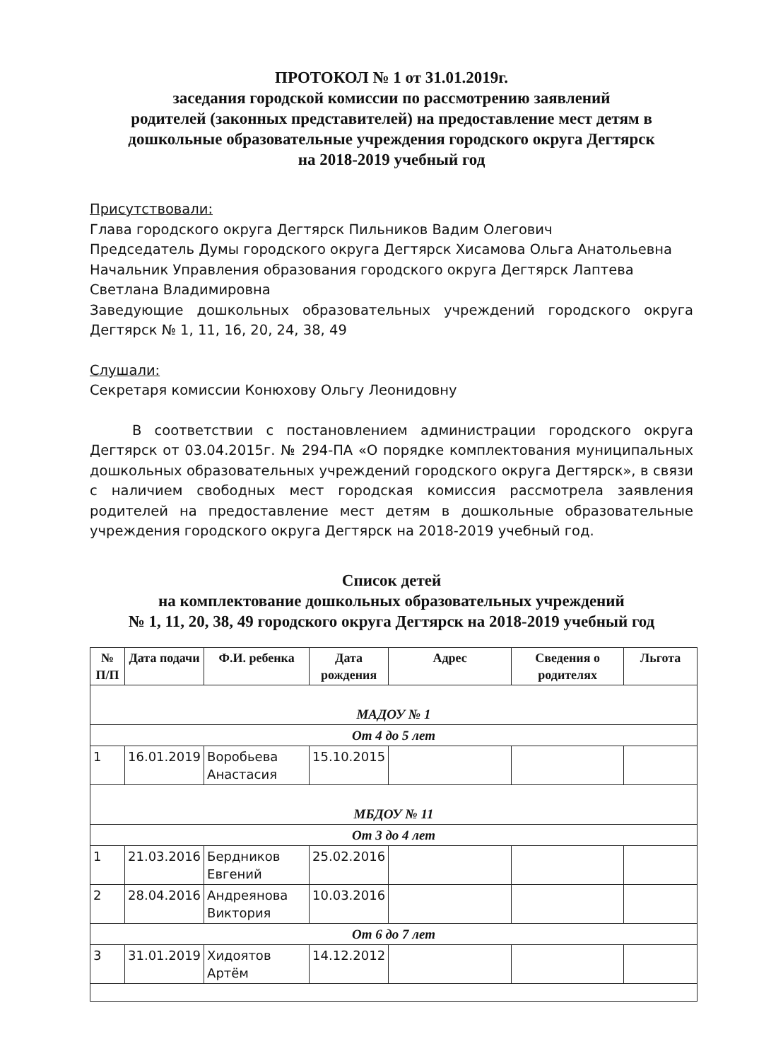ПРОТОКОЛ № 1 от 31.01.2019г.
заседания городской комиссии по рассмотрению заявлений
родителей (законных представителей) на предоставление мест детям в
дошкольные образовательные учреждения городского округа Дегтярск
на 2018-2019 учебный год
Присутствовали:
Глава городского округа Дегтярск Пильников Вадим Олегович
Председатель Думы городского округа Дегтярск Хисамова Ольга Анатольевна
Начальник Управления образования городского округа Дегтярск Лаптева Светлана Владимировна
Заведующие дошкольных образовательных учреждений городского округа Дегтярск № 1, 11, 16, 20, 24, 38, 49
Слушали:
Секретаря комиссии Конюхову Ольгу Леонидовну
В соответствии с постановлением администрации городского округа Дегтярск от 03.04.2015г. № 294-ПА «О порядке комплектования муниципальных дошкольных образовательных учреждений городского округа Дегтярск», в связи с наличием свободных мест городская комиссия рассмотрела заявления родителей на предоставление мест детям в дошкольные образовательные учреждения городского округа Дегтярск на 2018-2019 учебный год.
Список детей
на комплектование дошкольных образовательных учреждений
№ 1, 11, 20, 38, 49 городского округа Дегтярск на 2018-2019 учебный год
| № П/П | Дата подачи | Ф.И. ребенка | Дата рождения | Адрес | Сведения о родителях | Льгота |
| --- | --- | --- | --- | --- | --- | --- |
| МАДОУ № 1 | | | | | | |
| От 4 до 5 лет | | | | | | |
| 1 | 16.01.2019 | Воробьева Анастасия | 15.10.2015 | | | |
| МБДОУ № 11 | | | | | | |
| От 3 до 4 лет | | | | | | |
| 1 | 21.03.2016 | Бердников Евгений | 25.02.2016 | | | |
| 2 | 28.04.2016 | Андреянова Виктория | 10.03.2016 | | | |
| От 6 до 7 лет | | | | | | |
| 3 | 31.01.2019 | Хидоятов Артём | 14.12.2012 | | | |